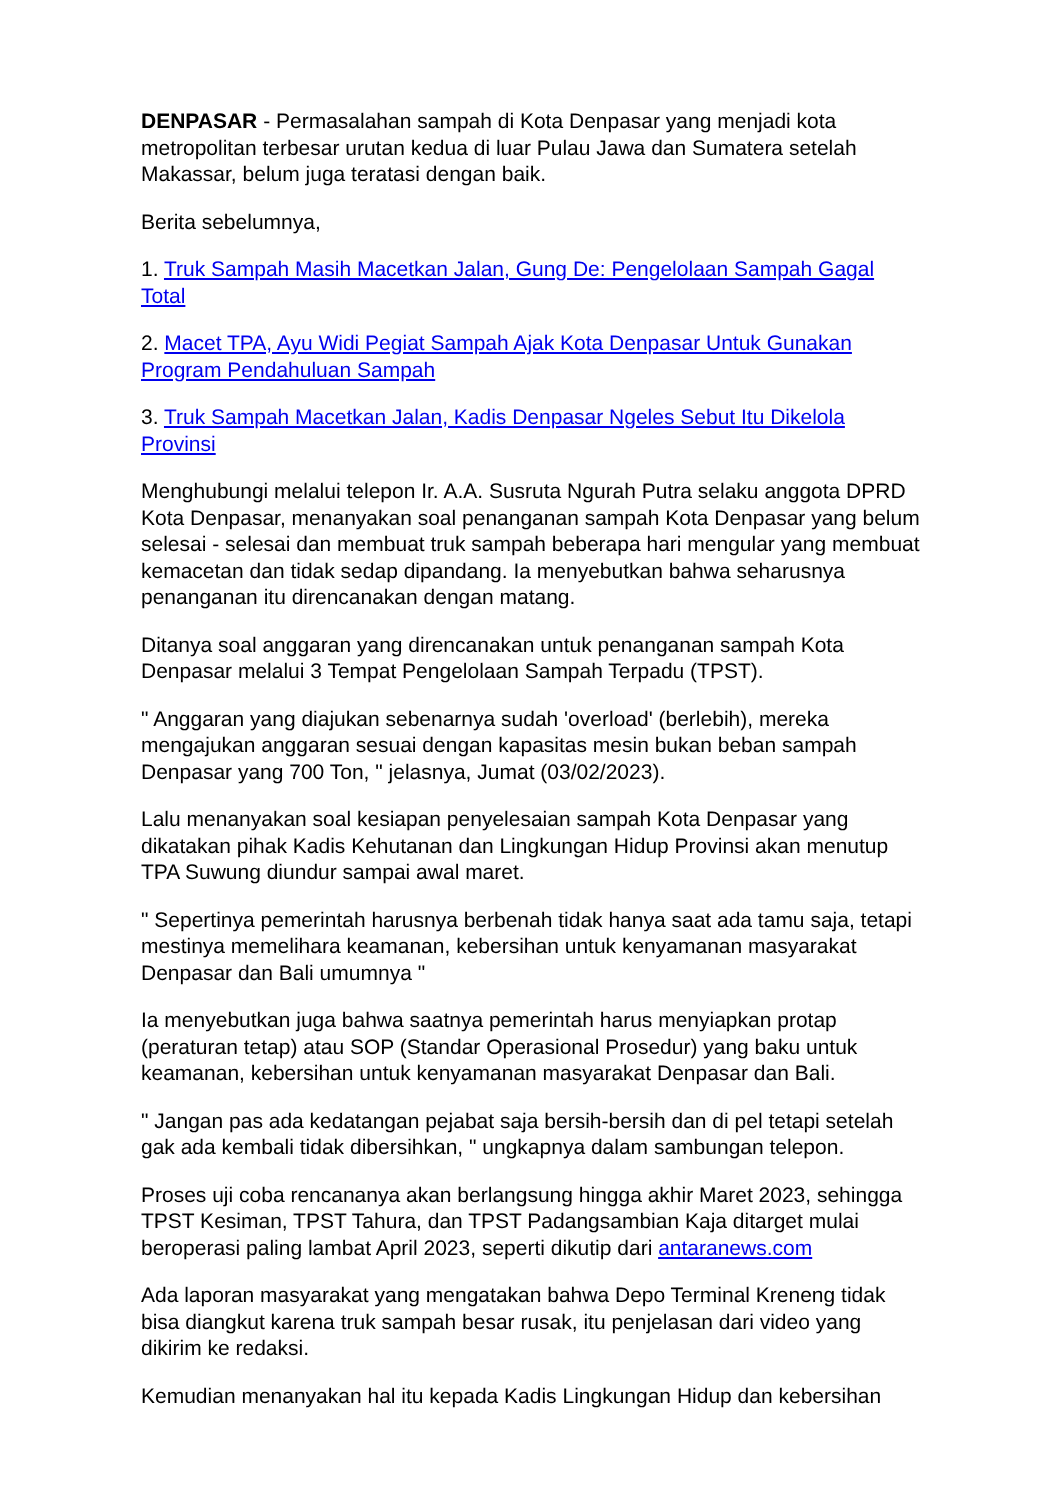DENPASAR - Permasalahan sampah di Kota Denpasar yang menjadi kota metropolitan terbesar urutan kedua di luar Pulau Jawa dan Sumatera setelah Makassar, belum juga teratasi dengan baik.
Berita sebelumnya,
1. Truk Sampah Masih Macetkan Jalan, Gung De: Pengelolaan Sampah Gagal Total
2. Macet TPA, Ayu Widi Pegiat Sampah Ajak Kota Denpasar Untuk Gunakan Program Pendahuluan Sampah
3. Truk Sampah Macetkan Jalan, Kadis Denpasar Ngeles Sebut Itu Dikelola Provinsi
Menghubungi melalui telepon Ir. A.A. Susruta Ngurah Putra selaku anggota DPRD Kota Denpasar, menanyakan soal penanganan sampah Kota Denpasar yang belum selesai - selesai dan membuat truk sampah beberapa hari mengular yang membuat kemacetan dan tidak sedap dipandang. Ia menyebutkan bahwa seharusnya penanganan itu direncanakan dengan matang.
Ditanya soal anggaran yang direncanakan untuk penanganan sampah Kota Denpasar melalui 3 Tempat Pengelolaan Sampah Terpadu (TPST).
" Anggaran yang diajukan sebenarnya sudah 'overload' (berlebih), mereka mengajukan anggaran sesuai dengan kapasitas mesin bukan beban sampah Denpasar yang 700 Ton, " jelasnya, Jumat (03/02/2023).
Lalu menanyakan soal kesiapan penyelesaian sampah Kota Denpasar yang dikatakan pihak Kadis Kehutanan dan Lingkungan Hidup Provinsi akan menutup TPA Suwung diundur sampai awal maret.
" Sepertinya pemerintah harusnya berbenah tidak hanya saat ada tamu saja, tetapi mestinya memelihara keamanan, kebersihan untuk kenyamanan masyarakat Denpasar dan Bali umumnya "
Ia menyebutkan juga bahwa saatnya pemerintah harus menyiapkan protap (peraturan tetap) atau SOP (Standar Operasional Prosedur) yang baku untuk keamanan, kebersihan untuk kenyamanan masyarakat Denpasar dan Bali.
" Jangan pas ada kedatangan pejabat saja bersih-bersih dan di pel tetapi setelah gak ada kembali tidak dibersihkan, " ungkapnya dalam sambungan telepon.
Proses uji coba rencananya akan berlangsung hingga akhir Maret 2023, sehingga TPST Kesiman, TPST Tahura, dan TPST Padangsambian Kaja ditarget mulai beroperasi paling lambat April 2023, seperti dikutip dari antaranews.com
Ada laporan masyarakat yang mengatakan bahwa Depo Terminal Kreneng tidak bisa diangkut karena truk sampah besar rusak, itu penjelasan dari video yang dikirim ke redaksi.
Kemudian menanyakan hal itu kepada Kadis Lingkungan Hidup dan kebersihan